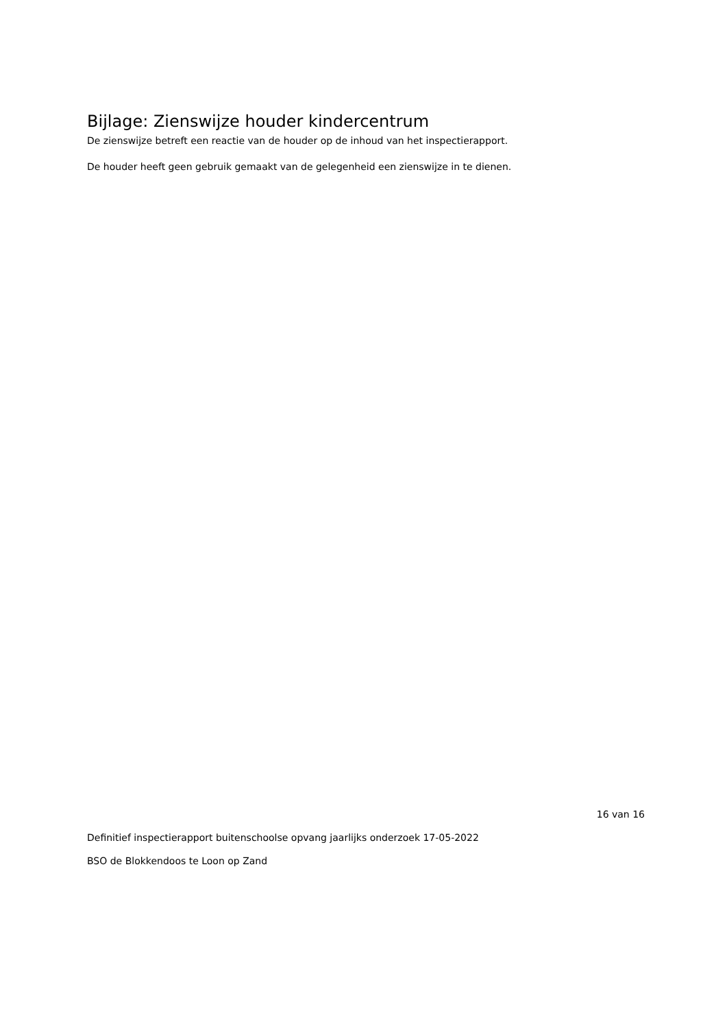Bijlage: Zienswijze houder kindercentrum
De zienswijze betreft een reactie van de houder op de inhoud van het inspectierapport.
De houder heeft geen gebruik gemaakt van de gelegenheid een zienswijze in te dienen.
16 van 16
Definitief inspectierapport buitenschoolse opvang jaarlijks onderzoek 17-05-2022
BSO de Blokkendoos te Loon op Zand